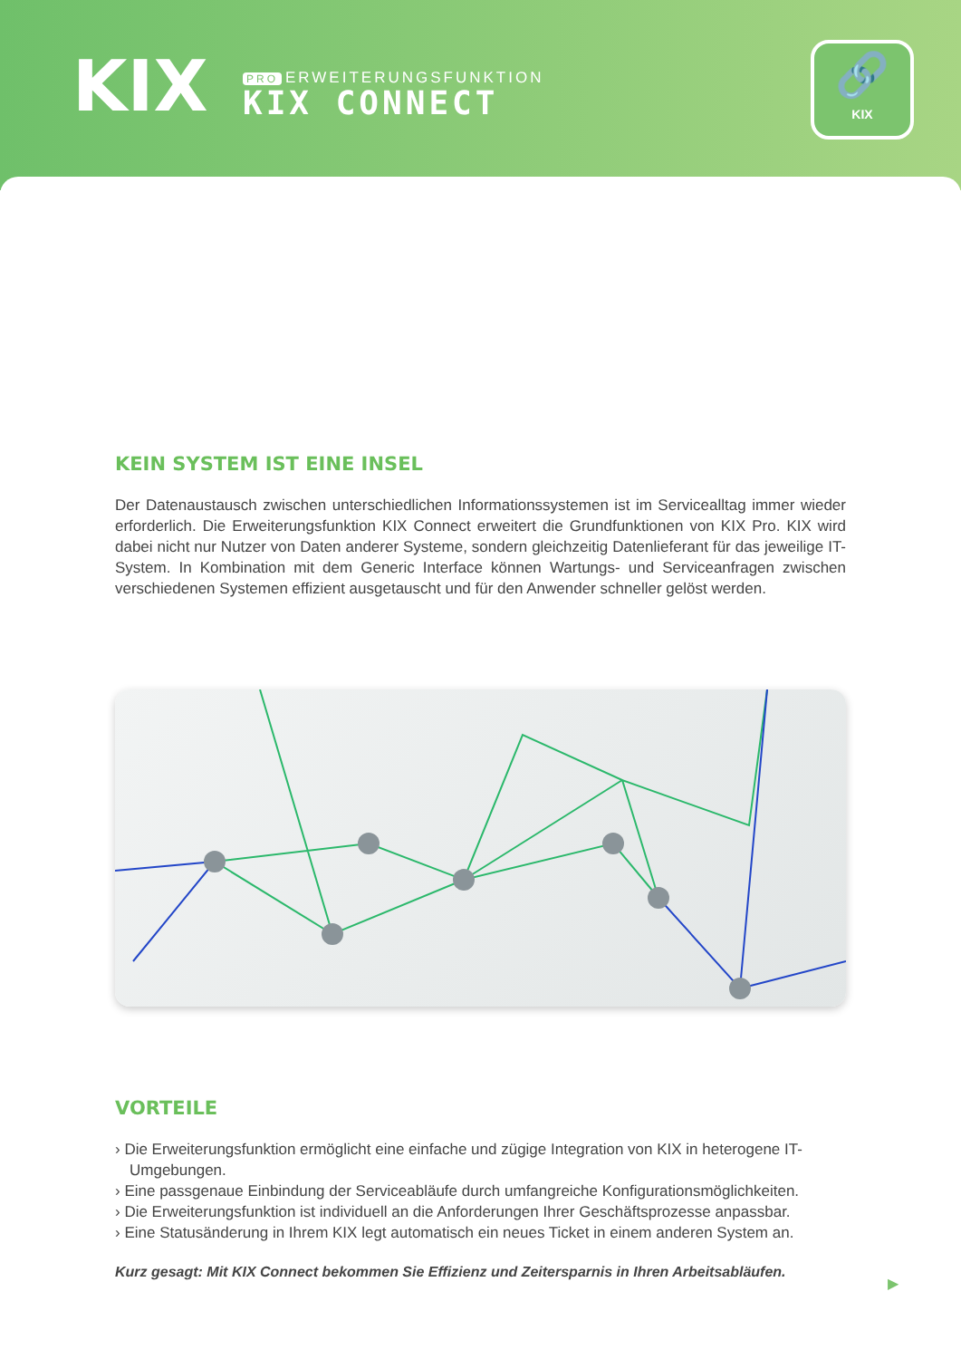KIX
PRO ERWEITERUNGSFUNKTION
KIX CONNECT
🔗
KIX
KEIN SYSTEM IST EINE INSEL
Der Datenaustausch zwischen unterschiedlichen Informationssystemen ist im Servicealltag immer wieder erforderlich. Die Erweiterungsfunktion KIX Connect erweitert die Grundfunktionen von KIX Pro. KIX wird dabei nicht nur Nutzer von Daten anderer Systeme, sondern gleichzeitig Datenlieferant für das jeweilige IT-System. In Kombination mit dem Generic Interface können Wartungs- und Serviceanfragen zwischen verschiedenen Systemen effizient ausgetauscht und für den Anwender schneller gelöst werden.
VORTEILE
› Die Erweiterungsfunktion ermöglicht eine einfache und zügige Integration von KIX in heterogene IT-Umgebungen.
› Eine passgenaue Einbindung der Serviceabläufe durch umfangreiche Konfigurationsmöglichkeiten.
› Die Erweiterungsfunktion ist individuell an die Anforderungen Ihrer Geschäftsprozesse anpassbar.
› Eine Statusänderung in Ihrem KIX legt automatisch ein neues Ticket in einem anderen System an.
Kurz gesagt: Mit KIX Connect bekommen Sie Effizienz und Zeitersparnis in Ihren Arbeitsabläufen.
▶